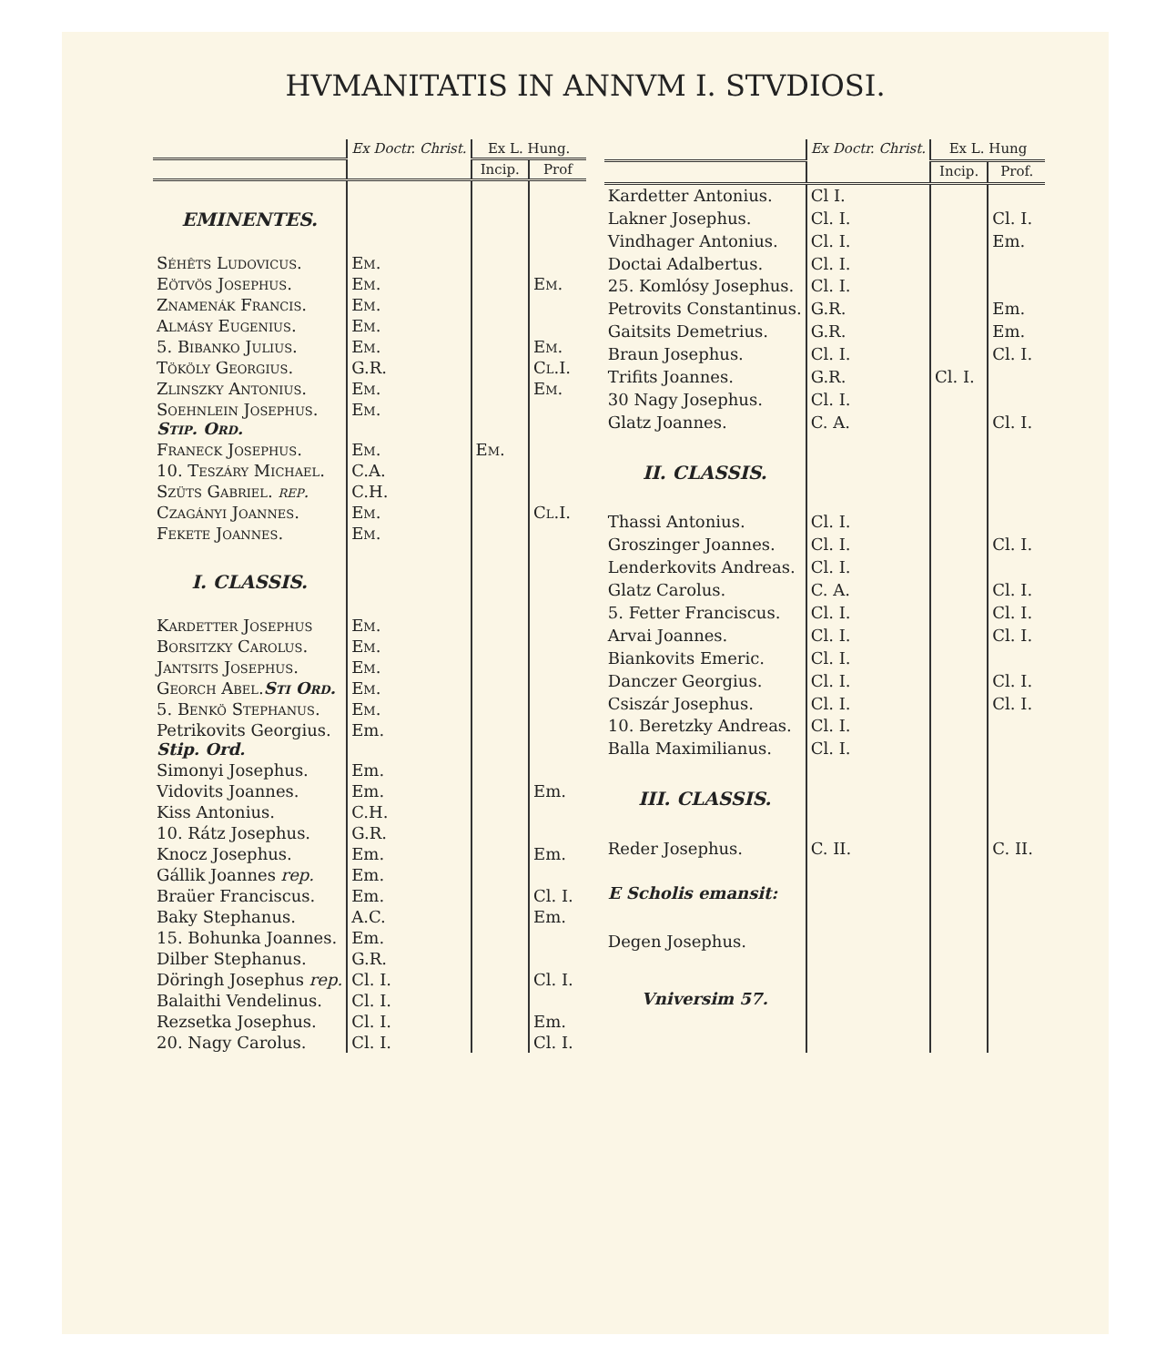HVMANITATIS IN ANNVM I. STVDIOSI.
| | Ex Doctr. Christ. | Ex L. Hung. | |
| --- | --- | --- | --- |
| | | Incip. | Prof |
| EMINENTES. | | | |
| Séhêts Ludovicus. | Em. | | |
| Eötvös Josephus. | Em. | | Em. |
| Znamenák Francis. | Em. | | |
| Almásy Eugenius. | Em. | | |
| 5. Bibanko Julius. | Em. | | Em. |
| Tököly Georgius. | G.R. | | Cl.I. |
| Zlinszky Antonius. | Em. | | Em. |
| Soehnlein Josephus. Stip. Ord. | Em. | | |
| Franeck Josephus. | Em. | Em. | |
| 10. Teszáry Michael. | C.A. | | |
| Szüts Gabriel. rep. | C.H. | | |
| Czagányi Joannes. | Em. | | Cl.I. |
| Fekete Joannes. | Em. | | |
| I. CLASSIS. | | | |
| Kardetter Josephus | Em. | | |
| Borsitzky Carolus. | Em. | | |
| Jantsits Josephus. | Em. | | |
| Georch Abel. Sti Ord. | Em. | | |
| 5. Benkö Stephanus. | Em. | | |
| Petrikovits Georgius. Stip. Ord. | Em. | | |
| Simonyi Josephus. | Em. | | |
| Vidovits Joannes. | Em. | | Em. |
| Kiss Antonius. | C.H. | | |
| 10. Rátz Josephus. | G.R. | | |
| Knocz Josephus. | Em. | | Em. |
| Gállik Joannes rep. | Em. | | |
| Braüer Franciscus. | Em. | | Cl. I. |
| Baky Stephanus. | A.C. | | Em. |
| 15. Bohunka Joannes. | Em. | | |
| Dilber Stephanus. | G.R. | | |
| Döringh Josephus rep. | Cl. I. | | Cl. I. |
| Balaithi Vendelinus. | Cl. I. | | |
| Rezsetka Josephus. | Cl. I. | | Em. |
| 20. Nagy Carolus. | Cl. I. | | Cl. I. |
| | Ex Doctr. Christ. | Ex L. Hung | |
| --- | --- | --- | --- |
| | | Incip. | Prof. |
| Kardetter Antonius. | Cl I. | | |
| Lakner Josephus. | Cl. I. | | Cl. I. |
| Vindhager Antonius. | Cl. I. | | Em. |
| Doctai Adalbertus. | Cl. I. | | |
| 25. Komlósy Josephus. | Cl. I. | | |
| Petrovits Constantinus. | G.R. | | Em. |
| Gaitsits Demetrius. | G.R. | | Em. |
| Braun Josephus. | Cl. I. | | Cl. I. |
| Trifits Joannes. | G.R. | Cl. I. | |
| 30 Nagy Josephus. | Cl. I. | | |
| Glatz Joannes. | C. A. | | Cl. I. |
| II. CLASSIS. | | | |
| Thassi Antonius. | Cl. I. | | |
| Groszinger Joannes. | Cl. I. | | Cl. I. |
| Lenderkovits Andreas. | Cl. I. | | |
| Glatz Carolus. | C. A. | | Cl. I. |
| 5. Fetter Franciscus. | Cl. I. | | Cl. I. |
| Arvai Joannes. | Cl. I. | | Cl. I. |
| Biankovits Emeric. | Cl. I. | | |
| Danczer Georgius. | Cl. I. | | Cl. I. |
| Csiszár Josephus. | Cl. I. | | Cl. I. |
| 10. Beretzky Andreas. | Cl. I. | | |
| Balla Maximilianus. | Cl. I. | | |
| III. CLASSIS. | | | |
| Reder Josephus. | C. II. | | C. II. |
| E Scholis emansit: | | | |
| Degen Josephus. | | | |
| Vniversim 57. | | | |